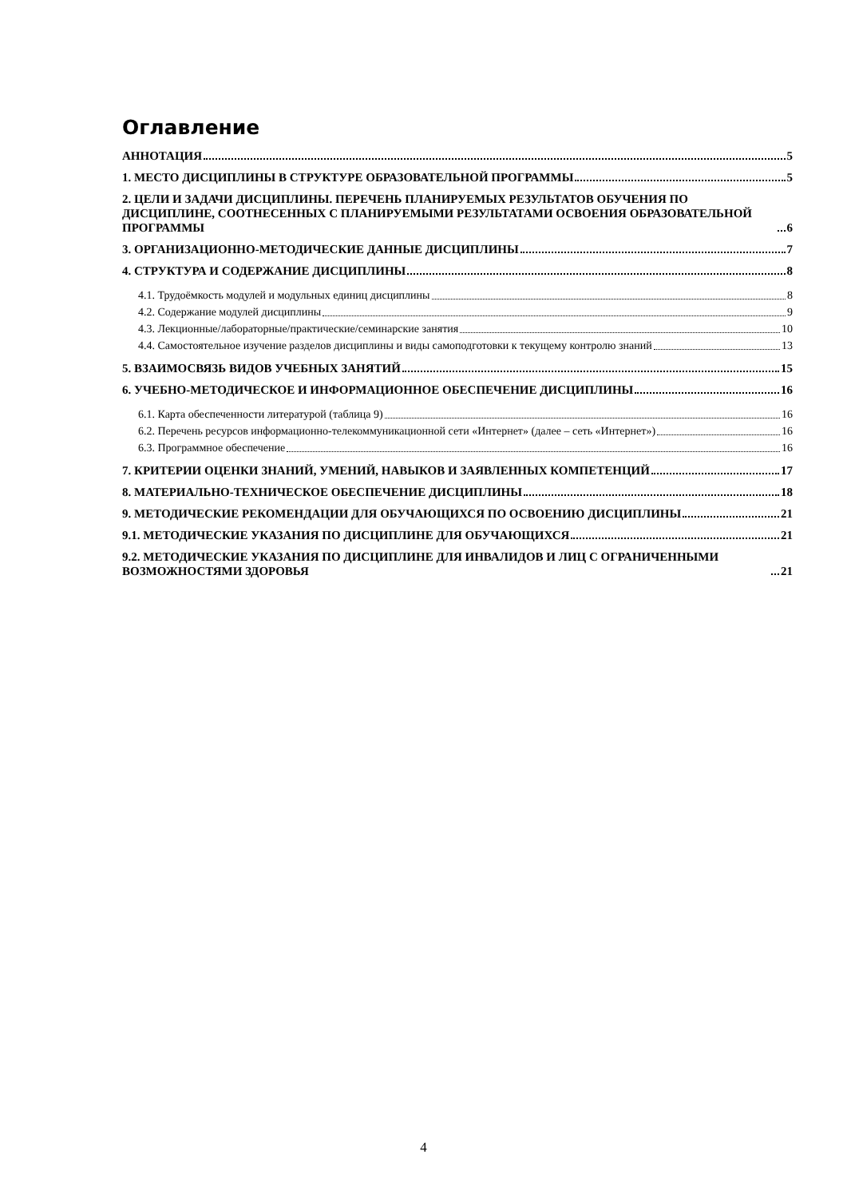Оглавление
АННОТАЦИЯ 5
1. МЕСТО ДИСЦИПЛИНЫ В СТРУКТУРЕ ОБРАЗОВАТЕЛЬНОЙ ПРОГРАММЫ 5
2. ЦЕЛИ И ЗАДАЧИ ДИСЦИПЛИНЫ. ПЕРЕЧЕНЬ ПЛАНИРУЕМЫХ РЕЗУЛЬТАТОВ ОБУЧЕНИЯ ПО ДИСЦИПЛИНЕ, СООТНЕСЕННЫХ С ПЛАНИРУЕМЫМИ РЕЗУЛЬТАТАМИ ОСВОЕНИЯ ОБРАЗОВАТЕЛЬНОЙ ПРОГРАММЫ 6
3. ОРГАНИЗАЦИОННО-МЕТОДИЧЕСКИЕ ДАННЫЕ ДИСЦИПЛИНЫ 7
4. СТРУКТУРА И СОДЕРЖАНИЕ ДИСЦИПЛИНЫ 8
4.1. Трудоёмкость модулей и модульных единиц дисциплины 8
4.2. Содержание модулей дисциплины 9
4.3. Лекционные/лабораторные/практические/семинарские занятия 10
4.4. Самостоятельное изучение разделов дисциплины и виды самоподготовки к текущему контролю знаний 13
5. ВЗАИМОСВЯЗЬ ВИДОВ УЧЕБНЫХ ЗАНЯТИЙ 15
6. УЧЕБНО-МЕТОДИЧЕСКОЕ И ИНФОРМАЦИОННОЕ ОБЕСПЕЧЕНИЕ ДИСЦИПЛИНЫ 16
6.1. Карта обеспеченности литературой (таблица 9) 16
6.2. Перечень ресурсов информационно-телекоммуникационной сети «Интернет» (далее – сеть «Интернет») 16
6.3. Программное обеспечение 16
7. КРИТЕРИИ ОЦЕНКИ ЗНАНИЙ, УМЕНИЙ, НАВЫКОВ И ЗАЯВЛЕННЫХ КОМПЕТЕНЦИЙ 17
8. МАТЕРИАЛЬНО-ТЕХНИЧЕСКОЕ ОБЕСПЕЧЕНИЕ ДИСЦИПЛИНЫ 18
9. МЕТОДИЧЕСКИЕ РЕКОМЕНДАЦИИ ДЛЯ ОБУЧАЮЩИХСЯ ПО ОСВОЕНИЮ ДИСЦИПЛИНЫ 21
9.1. МЕТОДИЧЕСКИЕ УКАЗАНИЯ ПО ДИСЦИПЛИНЕ ДЛЯ ОБУЧАЮЩИХСЯ 21
9.2. МЕТОДИЧЕСКИЕ УКАЗАНИЯ ПО ДИСЦИПЛИНЕ ДЛЯ ИНВАЛИДОВ И ЛИЦ С ОГРАНИЧЕННЫМИ ВОЗМОЖНОСТЯМИ ЗДОРОВЬЯ 21
4